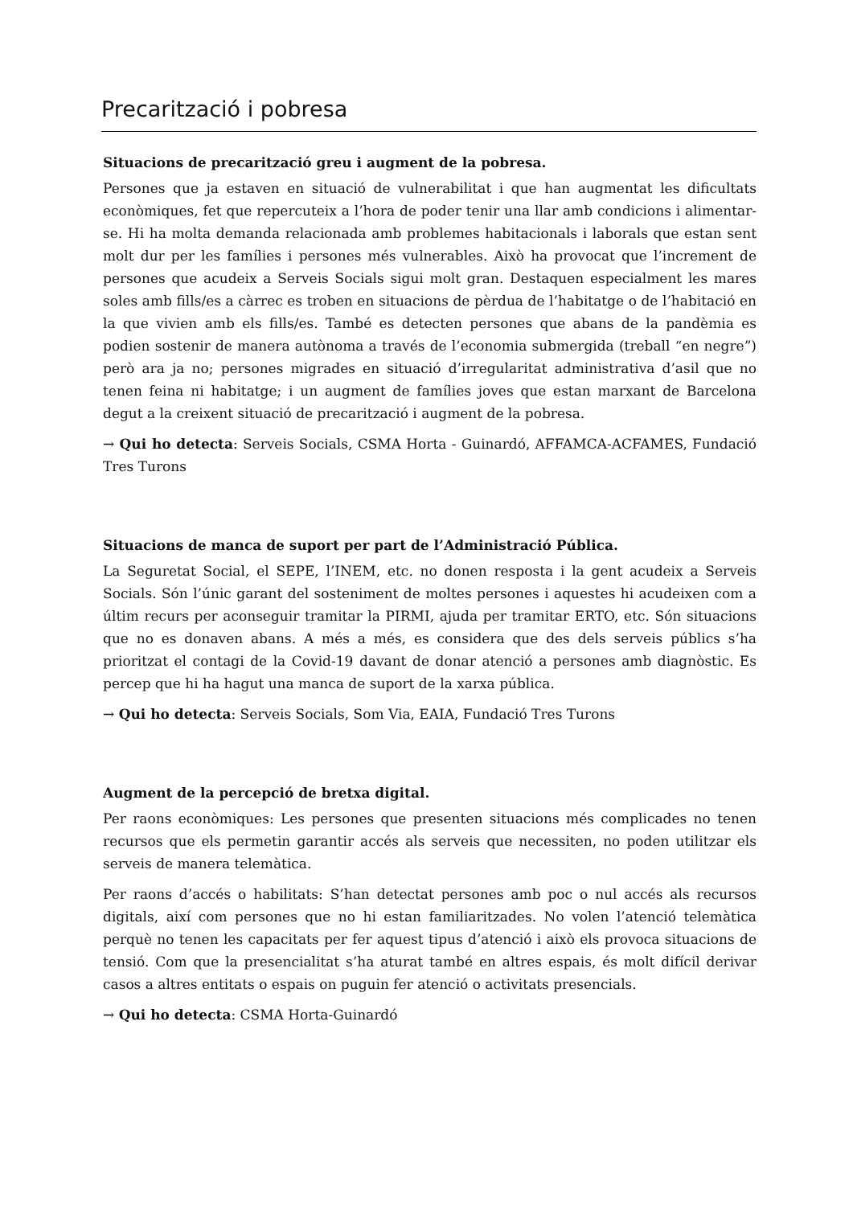Precarització i pobresa
Situacions de precarització greu i augment de la pobresa.
Persones que ja estaven en situació de vulnerabilitat i que han augmentat les dificultats econòmiques, fet que repercuteix a l’hora de poder tenir una llar amb condicions i alimentar-se. Hi ha molta demanda relacionada amb problemes habitacionals i laborals que estan sent molt dur per les famílies i persones més vulnerables. Això ha provocat que l’increment de persones que acudeix a Serveis Socials sigui molt gran. Destaquen especialment les mares soles amb fills/es a càrrec es troben en situacions de pèrdua de l’habitatge o de l’habitació en la que vivien amb els fills/es. També es detecten persones que abans de la pandèmia es podien sostenir de manera autònoma a través de l’economia submergida (treball “en negre”) però ara ja no; persones migrades en situació d’irregularitat administrativa d’asil que no tenen feina ni habitatge; i un augment de famílies joves que estan marxant de Barcelona degut a la creixent situació de precarització i augment de la pobresa.
→ Qui ho detecta: Serveis Socials, CSMA Horta - Guinardó, AFFAMCA-ACFAMES, Fundació Tres Turons
Situacions de manca de suport per part de l’Administració Pública.
La Seguretat Social, el SEPE, l’INEM, etc. no donen resposta i la gent acudeix a Serveis Socials. Són l’únic garant del sosteniment de moltes persones i aquestes hi acudeixen com a últim recurs per aconseguir tramitar la PIRMI, ajuda per tramitar ERTO, etc. Són situacions que no es donaven abans. A més a més, es considera que des dels serveis públics s’ha prioritzat el contagi de la Covid-19 davant de donar atenció a persones amb diagnòstic. Es percep que hi ha hagut una manca de suport de la xarxa pública.
→ Qui ho detecta: Serveis Socials, Som Via, EAIA, Fundació Tres Turons
Augment de la percepció de bretxa digital.
Per raons econòmiques: Les persones que presenten situacions més complicades no tenen recursos que els permetin garantir accés als serveis que necessiten, no poden utilitzar els serveis de manera telemàtica.
Per raons d’accés o habilitats: S’han detectat persones amb poc o nul accés als recursos digitals, així com persones que no hi estan familiaritzades. No volen l’atenció telemàtica perquè no tenen les capacitats per fer aquest tipus d’atenció i això els provoca situacions de tensió. Com que la presencialitat s’ha aturat també en altres espais, és molt difícil derivar casos a altres entitats o espais on puguin fer atenció o activitats presencials.
→ Qui ho detecta: CSMA Horta-Guinardó